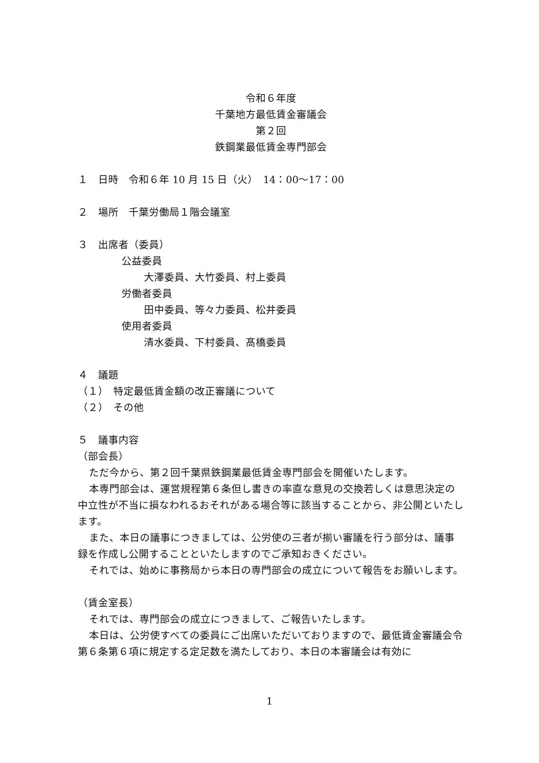令和６年度
千葉地方最低賃金審議会
第２回
鉄鋼業最低賃金専門部会
１　日時　令和６年 10 月 15 日（火）　14：00～17：00
２　場所　千葉労働局１階会議室
３　出席者（委員）
公益委員
大澤委員、大竹委員、村上委員
労働者委員
田中委員、等々力委員、松井委員
使用者委員
清水委員、下村委員、髙橋委員
４　議題
（１）　特定最低賃金額の改正審議について
（２）　その他
５　議事内容
（部会長）
ただ今から、第２回千葉県鉄鋼業最低賃金専門部会を開催いたします。
本専門部会は、運営規程第６条但し書きの率直な意見の交換若しくは意思決定の中立性が不当に損なわれるおそれがある場合等に該当することから、非公開といたします。
また、本日の議事につきましては、公労使の三者が揃い審議を行う部分は、議事録を作成し公開することといたしますのでご承知おきください。
それでは、始めに事務局から本日の専門部会の成立について報告をお願いします。
（賃金室長）
それでは、専門部会の成立につきまして、ご報告いたします。
本日は、公労使すべての委員にご出席いただいておりますので、最低賃金審議会令第６条第６項に規定する定足数を満たしており、本日の本審議会は有効に
1